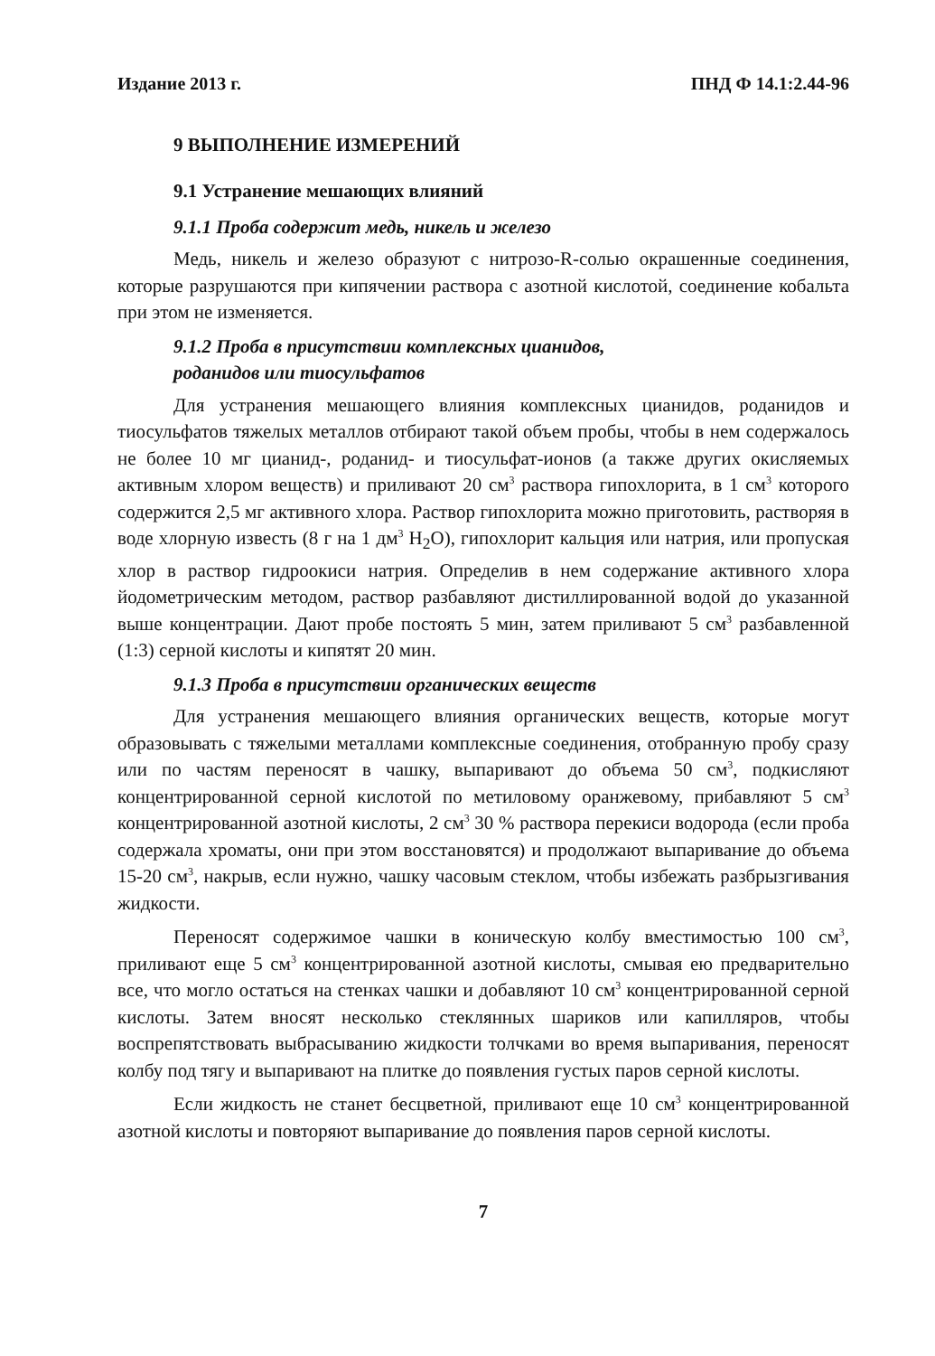Издание 2013 г. ПНД Ф 14.1:2.44-96
9 ВЫПОЛНЕНИЕ ИЗМЕРЕНИЙ
9.1 Устранение мешающих влияний
9.1.1 Проба содержит медь, никель и железо
Медь, никель и железо образуют с нитрозо-R-солью окрашенные соединения, которые разрушаются при кипячении раствора с азотной кислотой, соединение кобальта при этом не изменяется.
9.1.2 Проба в присутствии комплексных цианидов,
роданидов или тиосульфатов
Для устранения мешающего влияния комплексных цианидов, роданидов и тиосульфатов тяжелых металлов отбирают такой объем пробы, чтобы в нем содержалось не более 10 мг цианид-, роданид- и тиосульфат-ионов (а также других окисляемых активным хлором веществ) и приливают 20 см<sup>3</sup> раствора гипохлорита, в 1 см<sup>3</sup> которого содержится 2,5 мг активного хлора. Раствор гипохлорита можно приготовить, растворяя в воде хлорную известь (8 г на 1 дм<sup>3</sup> H<sub>2</sub>O), гипохлорит кальция или натрия, или пропуская хлор в раствор гидроокиси натрия. Определив в нем содержание активного хлора йодометрическим методом, раствор разбавляют дистиллированной водой до указанной выше концентрации. Дают пробе постоять 5 мин, затем приливают 5 см<sup>3</sup> разбавленной (1:3) серной кислоты и кипятят 20 мин.
9.1.3 Проба в присутствии органических веществ
Для устранения мешающего влияния органических веществ, которые могут образовывать с тяжелыми металлами комплексные соединения, отобранную пробу сразу или по частям переносят в чашку, выпаривают до объема 50 см<sup>3</sup>, подкисляют концентрированной серной кислотой по метиловому оранжевому, прибавляют 5 см<sup>3</sup> концентрированной азотной кислоты, 2 см<sup>3</sup> 30 % раствора перекиси водорода (если проба содержала хроматы, они при этом восстановятся) и продолжают выпаривание до объема 15-20 см<sup>3</sup>, накрыв, если нужно, чашку часовым стеклом, чтобы избежать разбрызгивания жидкости.
Переносят содержимое чашки в коническую колбу вместимостью 100 см<sup>3</sup>, приливают еще 5 см<sup>3</sup> концентрированной азотной кислоты, смывая ею предварительно все, что могло остаться на стенках чашки и добавляют 10 см<sup>3</sup> концентрированной серной кислоты. Затем вносят несколько стеклянных шариков или капилляров, чтобы воспрепятствовать выбрасыванию жидкости толчками во время выпаривания, переносят колбу под тягу и выпаривают на плитке до появления густых паров серной кислоты.
Если жидкость не станет бесцветной, приливают еще 10 см<sup>3</sup> концентрированной азотной кислоты и повторяют выпаривание до появления паров серной кислоты.
7